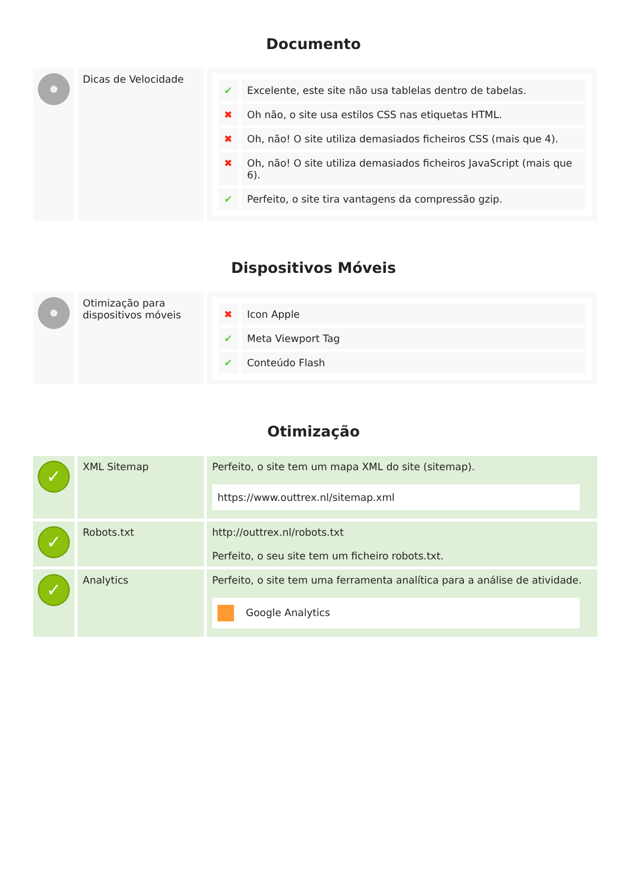Documento
| | Dicas de Velocidade | / ✔ / Excelente, este site não usa tablelas dentro de tabelas. / / ✖ / Oh não, o site usa estilos CSS nas etiquetas HTML. / / ✖ / Oh, não! O site utiliza demasiados ficheiros CSS (mais que 4). / / ✖ / Oh, não! O site utiliza demasiados ficheiros JavaScript (mais que 6). / / ✔ / Perfeito, o site tira vantagens da compressão gzip. / |
Dispositivos Móveis
| | Otimização para dispositivos móveis | / ✖ / Icon Apple / / ✔ / Meta Viewport Tag / / ✔ / Conteúdo Flash / |
Otimização
| ✓ | XML Sitemap | Perfeito, o site tem um mapa XML do site (sitemap). https://www.outtrex.nl/sitemap.xml |
| ✓ | Robots.txt | http://outtrex.nl/robots.txt Perfeito, o seu site tem um ficheiro robots.txt. |
| ✓ | Analytics | Perfeito, o site tem uma ferramenta analítica para a análise de atividade. Google Analytics |